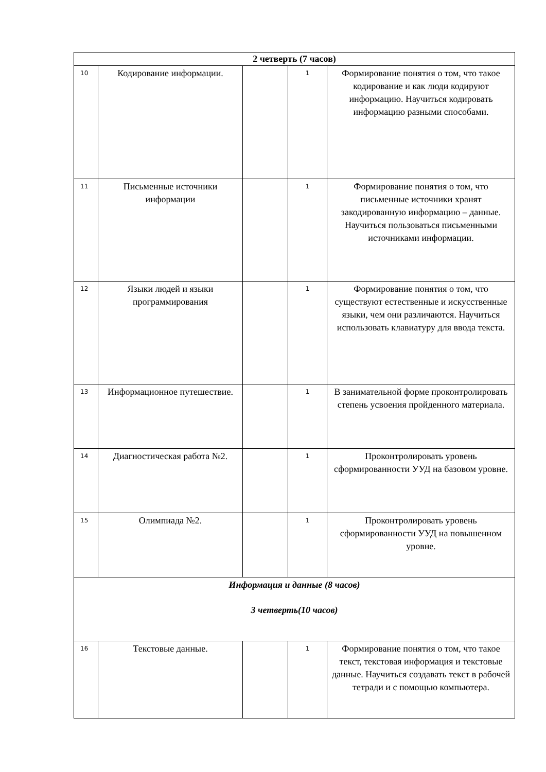| 2 четверть (7 часов) | | | | |
| 10 | Кодирование информации. | | 1 | Формирование понятия о том, что такое кодирование и как люди кодируют информацию. Научиться кодировать информацию разными способами. |
| 11 | Письменные источники информации | | 1 | Формирование понятия о том, что письменные источники хранят закодированную информацию – данные. Научиться пользоваться письменными источниками информации. |
| 12 | Языки людей и языки программирования | | 1 | Формирование понятия о том, что существуют естественные и искусственные языки, чем они различаются. Научиться использовать клавиатуру для ввода текста. |
| 13 | Информационное путешествие. | | 1 | В занимательной форме проконтролировать степень усвоения пройденного материала. |
| 14 | Диагностическая работа №2. | | 1 | Проконтролировать уровень сформированности УУД на базовом уровне. |
| 15 | Олимпиада №2. | | 1 | Проконтролировать уровень сформированности УУД на повышенном уровне. |
| Информация и данные (8 часов) 3 четверть(10 часов) | | | | |
| 16 | Текстовые данные. | | 1 | Формирование понятия о том, что такое текст, текстовая информация и текстовые данные. Научиться создавать текст в рабочей тетради и с помощью компьютера. |